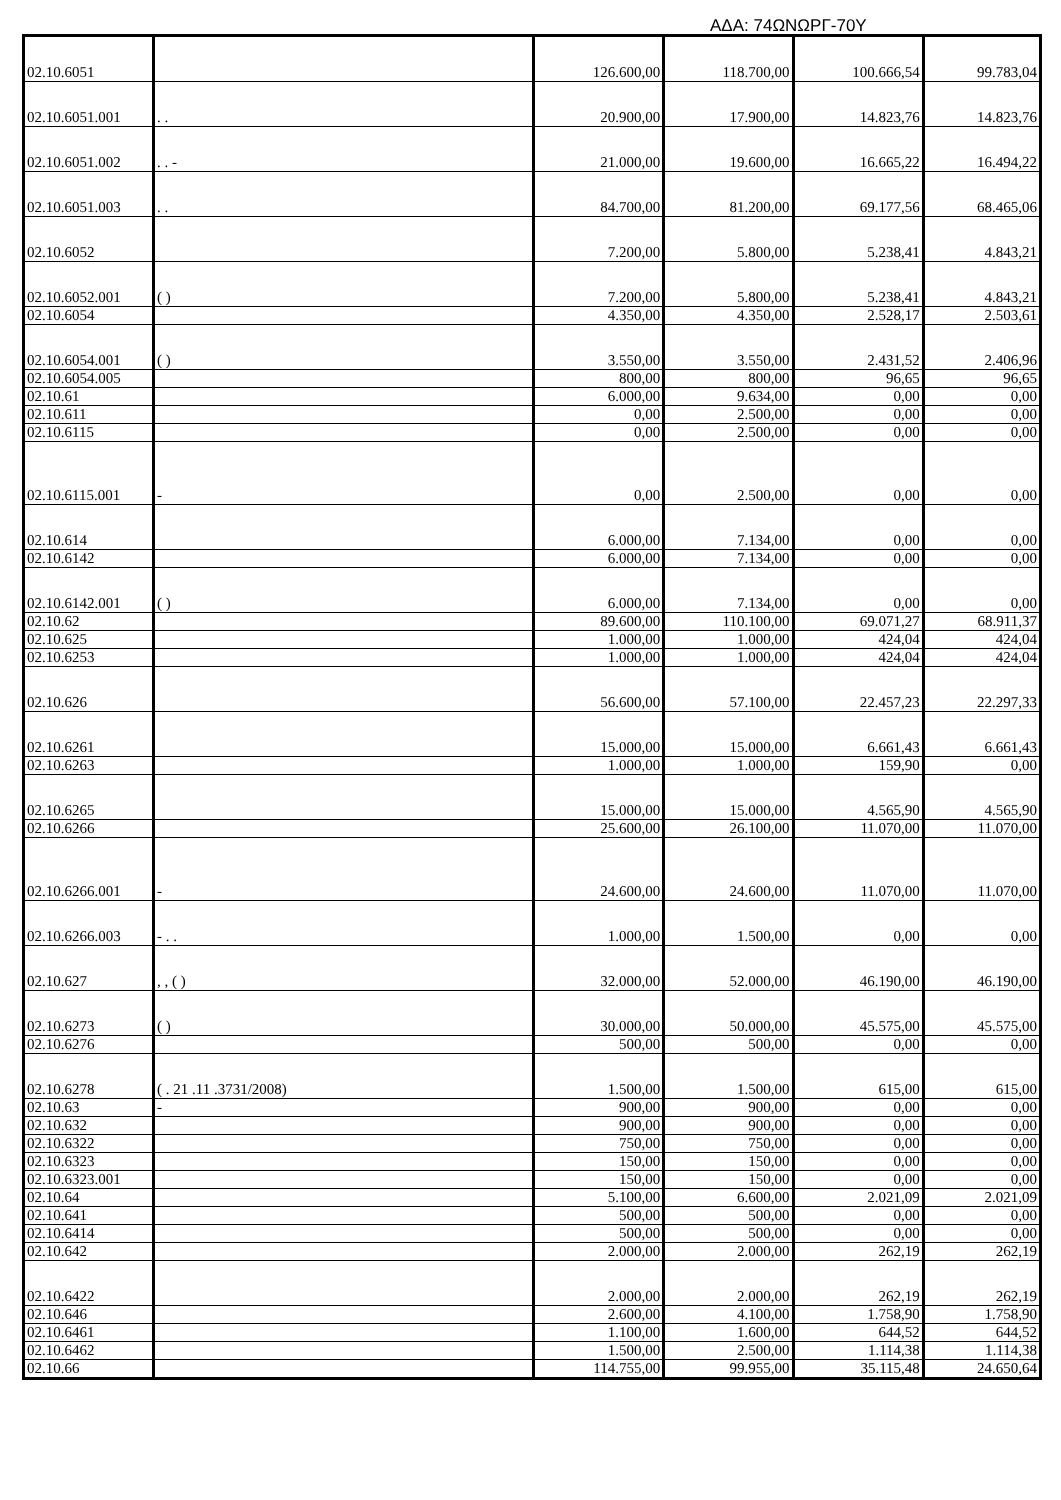ΑΔΑ: 74ΩΝΩΡΓ-70Υ
| 02.10.6051 | | 126.600,00 | 118.700,00 | 100.666,54 | 99.783,04 |
| 02.10.6051.001 | . . | 20.900,00 | 17.900,00 | 14.823,76 | 14.823,76 |
| 02.10.6051.002 | . . - | 21.000,00 | 19.600,00 | 16.665,22 | 16.494,22 |
| 02.10.6051.003 | . . | 84.700,00 | 81.200,00 | 69.177,56 | 68.465,06 |
| 02.10.6052 | | 7.200,00 | 5.800,00 | 5.238,41 | 4.843,21 |
| 02.10.6052.001 | ( ) | 7.200,00 | 5.800,00 | 5.238,41 | 4.843,21 |
| 02.10.6054 | | 4.350,00 | 4.350,00 | 2.528,17 | 2.503,61 |
| 02.10.6054.001 | ( ) | 3.550,00 | 3.550,00 | 2.431,52 | 2.406,96 |
| 02.10.6054.005 | | 800,00 | 800,00 | 96,65 | 96,65 |
| 02.10.61 | | 6.000,00 | 9.634,00 | 0,00 | 0,00 |
| 02.10.611 | | 0,00 | 2.500,00 | 0,00 | 0,00 |
| 02.10.6115 | | 0,00 | 2.500,00 | 0,00 | 0,00 |
| 02.10.6115.001 | - | 0,00 | 2.500,00 | 0,00 | 0,00 |
| 02.10.614 | | 6.000,00 | 7.134,00 | 0,00 | 0,00 |
| 02.10.6142 | | 6.000,00 | 7.134,00 | 0,00 | 0,00 |
| 02.10.6142.001 | ( ) | 6.000,00 | 7.134,00 | 0,00 | 0,00 |
| 02.10.62 | | 89.600,00 | 110.100,00 | 69.071,27 | 68.911,37 |
| 02.10.625 | | 1.000,00 | 1.000,00 | 424,04 | 424,04 |
| 02.10.6253 | | 1.000,00 | 1.000,00 | 424,04 | 424,04 |
| 02.10.626 | | 56.600,00 | 57.100,00 | 22.457,23 | 22.297,33 |
| 02.10.6261 | | 15.000,00 | 15.000,00 | 6.661,43 | 6.661,43 |
| 02.10.6263 | | 1.000,00 | 1.000,00 | 159,90 | 0,00 |
| 02.10.6265 | | 15.000,00 | 15.000,00 | 4.565,90 | 4.565,90 |
| 02.10.6266 | | 25.600,00 | 26.100,00 | 11.070,00 | 11.070,00 |
| 02.10.6266.001 | - | 24.600,00 | 24.600,00 | 11.070,00 | 11.070,00 |
| 02.10.6266.003 | - . . | 1.000,00 | 1.500,00 | 0,00 | 0,00 |
| 02.10.627 | , , ( ) | 32.000,00 | 52.000,00 | 46.190,00 | 46.190,00 |
| 02.10.6273 | ( ) | 30.000,00 | 50.000,00 | 45.575,00 | 45.575,00 |
| 02.10.6276 | | 500,00 | 500,00 | 0,00 | 0,00 |
| 02.10.6278 | ( . 21 .11 .3731/2008) | 1.500,00 | 1.500,00 | 615,00 | 615,00 |
| 02.10.63 | - | 900,00 | 900,00 | 0,00 | 0,00 |
| 02.10.632 | | 900,00 | 900,00 | 0,00 | 0,00 |
| 02.10.6322 | | 750,00 | 750,00 | 0,00 | 0,00 |
| 02.10.6323 | | 150,00 | 150,00 | 0,00 | 0,00 |
| 02.10.6323.001 | | 150,00 | 150,00 | 0,00 | 0,00 |
| 02.10.64 | | 5.100,00 | 6.600,00 | 2.021,09 | 2.021,09 |
| 02.10.641 | | 500,00 | 500,00 | 0,00 | 0,00 |
| 02.10.6414 | | 500,00 | 500,00 | 0,00 | 0,00 |
| 02.10.642 | | 2.000,00 | 2.000,00 | 262,19 | 262,19 |
| 02.10.6422 | | 2.000,00 | 2.000,00 | 262,19 | 262,19 |
| 02.10.646 | | 2.600,00 | 4.100,00 | 1.758,90 | 1.758,90 |
| 02.10.6461 | | 1.100,00 | 1.600,00 | 644,52 | 644,52 |
| 02.10.6462 | | 1.500,00 | 2.500,00 | 1.114,38 | 1.114,38 |
| 02.10.66 | | 114.755,00 | 99.955,00 | 35.115,48 | 24.650,64 |